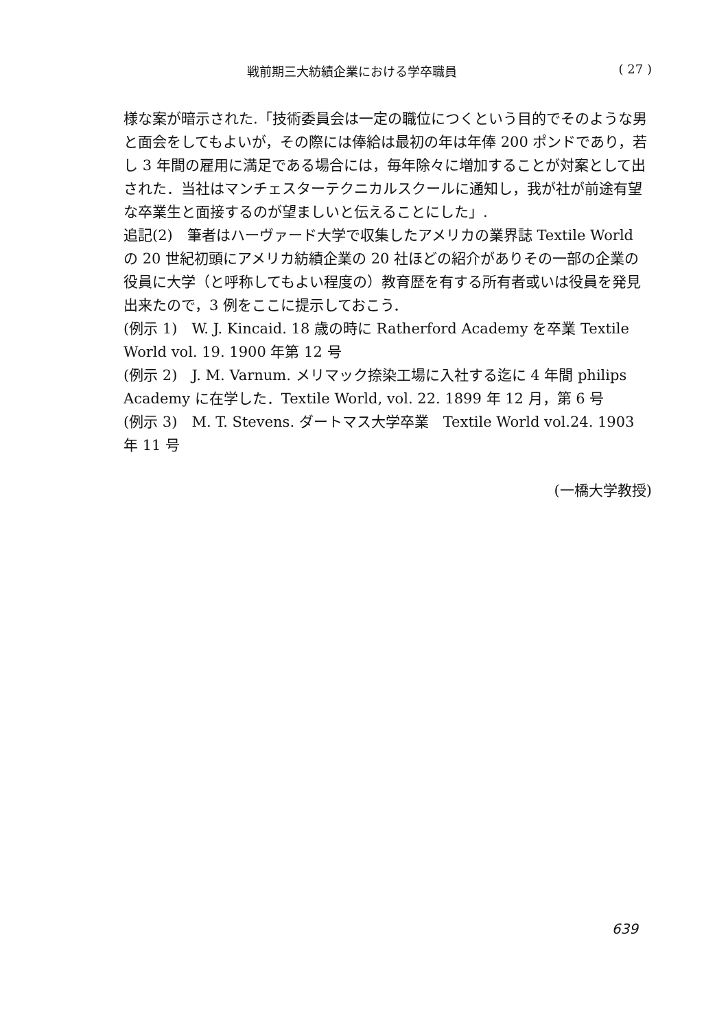戦前期三大紡績企業における学卒職員 ( 27 )
様な案が暗示された.「技術委員会は一定の職位につくという目的でそのような男と面会をしてもよいが，その際には俸給は最初の年は年俸 200 ポンドであり，若し 3 年間の雇用に満足である場合には，毎年除々に増加することが対案として出された．当社はマンチェスターテクニカルスクールに通知し，我が社が前途有望な卒業生と面接するのが望ましいと伝えることにした」.
追記(2)　筆者はハーヴァード大学で収集したアメリカの業界誌 Textile World の 20 世紀初頭にアメリカ紡績企業の 20 社ほどの紹介がありその一部の企業の役員に大学（と呼称してもよい程度の）教育歴を有する所有者或いは役員を発見出来たので，3 例をここに提示しておこう．
(例示 1)　W. J. Kincaid. 18 歳の時に Ratherford Academy を卒業 Textile World vol. 19. 1900 年第 12 号
(例示 2)　J. M. Varnum. メリマック捺染工場に入社する迄に 4 年間 philips Academy に在学した．Textile World, vol. 22. 1899 年 12 月，第 6 号
(例示 3)　M. T. Stevens. ダートマス大学卒業　Textile World vol.24. 1903 年 11 号
(一橋大学教授)
639